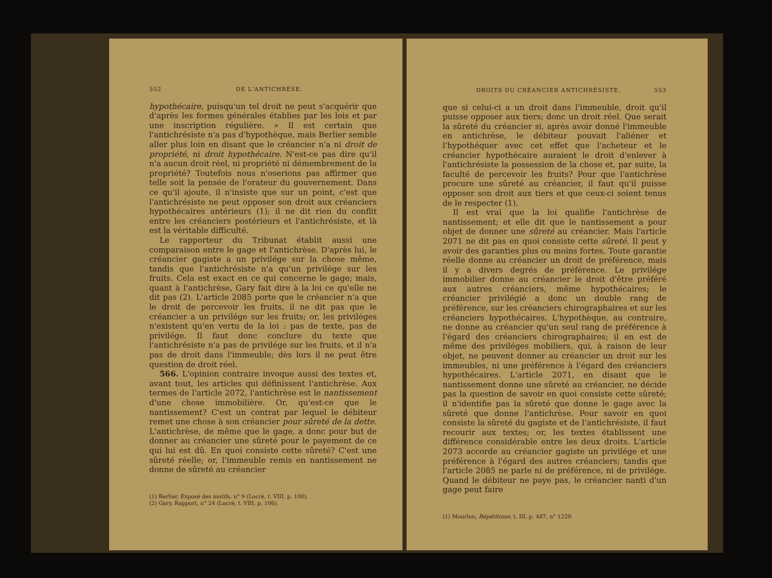552 DE L'ANTICHRÈSE.
hypothécaire, puisqu'un tel droit ne peut s'acquérir que d'après les formes générales établies par les lois et par une inscription régulière. » Il est certain que l'antichrésiste n'a pas d'hypothèque, mais Berlier semble aller plus loin en disant que le créancier n'a ni droit de propriété, ni droit hypothécaire. N'est-ce pas dire qu'il n'a aucun droit réel, ni propriété ni démembrement de la propriété? Toutefois nous n'oserions pas affirmer que telle soit la pensée de l'orateur du gouvernement. Dans ce qu'il ajoute, il n'insiste que sur un point, c'est que l'antichrésiste ne peut opposer son droit aux créanciers hypothécaires antérieurs (1); il ne dit rien du conflit entre les créanciers postérieurs et l'antichrésiste, et là est la véritable difficulté.
Le rapporteur du Tribunat établit aussi une comparaison entre le gage et l'antichrèse. D'après lui, le créancier gagiste a un privilége sur la chose même, tandis que l'antichrésiste n'a qu'un privilége sur les fruits. Cela est exact en ce qui concerne le gage; mais, quant à l'antichrèse, Gary fait dire à la loi ce qu'elle ne dit pas (2). L'article 2085 porte que le créancier n'a que le droit de percevoir les fruits, il ne dit pas que le créancier a un privilége sur les fruits; or, les priviléges n'existent qu'en vertu de la loi : pas de texte, pas de privilége. Il faut donc conclure du texte que l'antichrésiste n'a pas de privilége sur les fruits, et il n'a pas de droit dans l'immeuble; dès lors il ne peut être question de droit réel.
566. L'opinion contraire invoque aussi des textes et, avant tout, les articles qui définissent l'antichrèse. Aux termes de l'article 2072, l'antichrèse est le nantissement d'une chose immobilière. Or, qu'est-ce que le nantissement? C'est un contrat par lequel le débiteur remet une chose à son créancier pour sûreté de la dette. L'antichrèse, de même que le gage, a donc pour but de donner au créancier une sûreté pour le payement de ce qui lui est dû. En quoi consiste cette sûreté? C'est une sûreté réelle; or, l'immeuble remis en nantissement ne donne de sûreté au créancier
(1) Berlier, Exposé des motifs, n° 9 (Locré, t. VIII, p. 100).
(2) Gary, Rapport, n° 24 (Locré, t. VIII, p. 106).
DROITS DU CRÉANCIER ANTICHRÉSISTE. 553
que si celui-ci a un droit dans l'immeuble, droit qu'il puisse opposer aux tiers; donc un droit réel. Que serait la sûreté du créancier si, après avoir donné l'immeuble en antichrèse, le débiteur pouvait l'aliéner et l'hypothéquer avec cet effet que l'acheteur et le créancier hypothécaire auraient le droit d'enlever à l'antichrésiste la possession de la chose et, par suite, la faculté de percevoir les fruits? Pour que l'antichrèse procure une sûreté au créancier, il faut qu'il puisse opposer son droit aux tiers et que ceux-ci soient tenus de le respecter (1).
Il est vrai que la loi qualifie l'antichrèse de nantissement; et elle dit que le nantissement a pour objet de donner une sûreté au créancier. Mais l'article 2071 ne dit pas en quoi consiste cette sûreté. Il peut y avoir des garanties plus ou moins fortes. Toute garantie réelle donne au créancier un droit de préférence, mais il y a divers degrés de préférence. Le privilége immobilier donne au créancier le droit d'être préféré aux autres créanciers, même hypothécaires; le créancier privilégié a donc un double rang de préférence, sur les créanciers chirographaires et sur les créanciers hypothécaires. L'hypothèque, au contraire, ne donne au créancier qu'un seul rang de préférence à l'égard des créanciers chirographaires; il en est de même des priviléges mobiliers, qui, à raison de leur objet, ne peuvent donner au créancier un droit sur les immeubles, ni une préférence à l'égard des créanciers hypothécaires. L'article 2071, en disant que le nantissement donne une sûreté au créancier, ne décide pas la question de savoir en quoi consiste cette sûreté; il n'identifie pas la sûreté que donne le gage avec la sûreté que donne l'antichrèse. Pour savoir en quoi consiste la sûreté du gagiste et de l'antichrésiste, il faut recourir aux textes; or, les textes établissent une différence considérable entre les deux droits. L'article 2073 accorde au créancier gagiste un privilége et une préférence à l'égard des autres créanciers; tandis que l'article 2085 ne parle ni de préférence, ni de privilége. Quand le débiteur ne paye pas, le créancier nanti d'un gage peut faire
(1) Mourlon, Répétitions, t. III, p. 487, n° 1229.